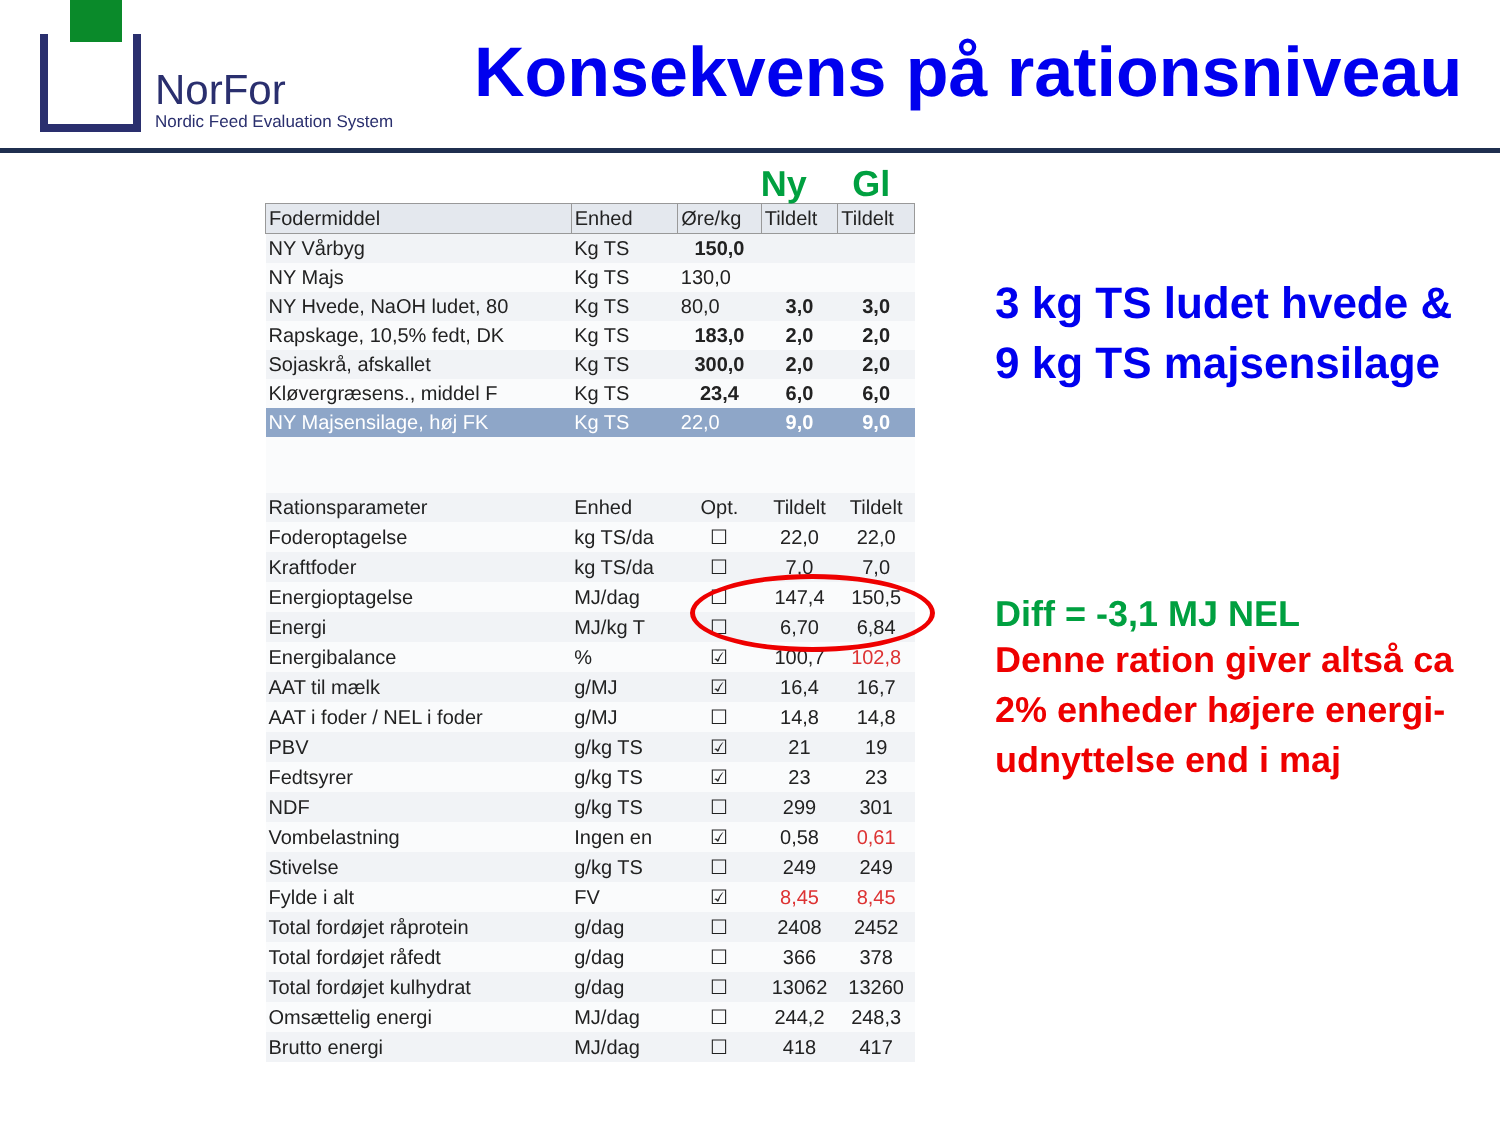NorFor
Nordic Feed Evaluation System
Konsekvens på rationsniveau
Ny Gl
| Fodermiddel | Enhed | Øre/kg | Tildelt | Tildelt |
| --- | --- | --- | --- | --- |
| NY Vårbyg | Kg TS | 150,0 | | |
| NY Majs | Kg TS | 130,0 | | |
| NY Hvede, NaOH ludet, 80 | Kg TS | 80,0 | 3,0 | 3,0 |
| Rapskage, 10,5% fedt, DK | Kg TS | 183,0 | 2,0 | 2,0 |
| Sojaskrå, afskallet | Kg TS | 300,0 | 2,0 | 2,0 |
| Kløvergræsens., middel F | Kg TS | 23,4 | 6,0 | 6,0 |
| NY Majsensilage, høj FK | Kg TS | 22,0 | 9,0 | 9,0 |
| Rationsparameter | Enhed | Opt. | Tildelt | Tildelt |
| Foderoptagelse | kg TS/da | ☐ | 22,0 | 22,0 |
| Kraftfoder | kg TS/da | ☐ | 7,0 | 7,0 |
| Energioptagelse | MJ/dag | ☐ | 147,4 | 150,5 |
| Energi | MJ/kg T | ☐ | 6,70 | 6,84 |
| Energibalance | % | ☑ | 100,7 | 102,8 |
| AAT til mælk | g/MJ | ☑ | 16,4 | 16,7 |
| AAT i foder / NEL i foder | g/MJ | ☐ | 14,8 | 14,8 |
| PBV | g/kg TS | ☑ | 21 | 19 |
| Fedtsyrer | g/kg TS | ☑ | 23 | 23 |
| NDF | g/kg TS | ☐ | 299 | 301 |
| Vombelastning | Ingen en | ☑ | 0,58 | 0,61 |
| Stivelse | g/kg TS | ☐ | 249 | 249 |
| Fylde i alt | FV | ☑ | 8,45 | 8,45 |
| Total fordøjet råprotein | g/dag | ☐ | 2408 | 2452 |
| Total fordøjet råfedt | g/dag | ☐ | 366 | 378 |
| Total fordøjet kulhydrat | g/dag | ☐ | 13062 | 13260 |
| Omsættelig energi | MJ/dag | ☐ | 244,2 | 248,3 |
| Brutto energi | MJ/dag | ☐ | 418 | 417 |
3 kg TS ludet hvede &
9 kg TS majsensilage
Diff = -3,1 MJ NEL
Denne ration giver altså ca
2% enheder højere energi-
udnyttelse end i maj